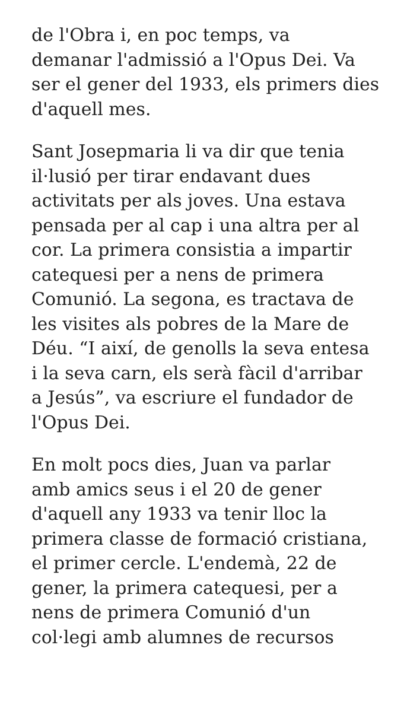de l'Obra i, en poc temps, va
demanar l'admissió a l'Opus Dei. Va
ser el gener del 1933, els primers dies
d'aquell mes.
Sant Josepmaria li va dir que tenia
il·lusió per tirar endavant dues
activitats per als joves. Una estava
pensada per al cap i una altra per al
cor. La primera consistia a impartir
catequesi per a nens de primera
Comunió. La segona, es tractava de
les visites als pobres de la Mare de
Déu. “I així, de genolls la seva entesa
i la seva carn, els serà fàcil d'arribar
a Jesús”, va escriure el fundador de
l'Opus Dei.
En molt pocs dies, Juan va parlar
amb amics seus i el 20 de gener
d'aquell any 1933 va tenir lloc la
primera classe de formació cristiana,
el primer cercle. L'endemà, 22 de
gener, la primera catequesi, per a
nens de primera Comunió d'un
col·legi amb alumnes de recursos